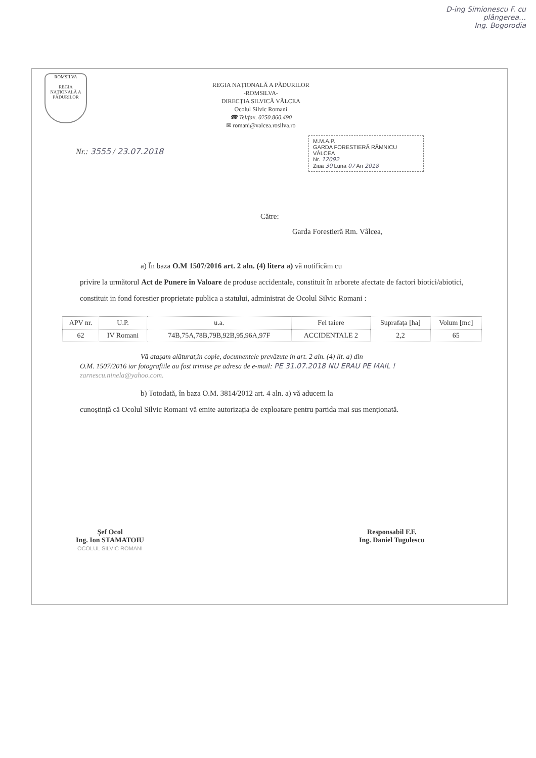D-ing Simionescu F. cu plângerea…
Ing. Bogorodia
ROMSILVA
REGIA NAȚIONALĂ A PĂDURILOR
REGIA NAȚIONALĂ A PĂDURILOR
-ROMSILVA-
DIRECȚIA SILVICĂ VÂLCEA
Ocolul Silvic Romani
☎ Tel/fax. 0250.860.490
✉ romani@valcea.rosilva.ro
Nr.: 3555 / 23.07.2018
M.M.A.P.
GARDA FORESTIERĂ RÂMNICU VÂLCEA
Nr. 12092
Ziua 30 Luna 07 An 2018
Către:
Garda Forestieră Rm. Vâlcea,
a) În baza O.M 1507/2016 art. 2 aln. (4) litera a) vă notificăm cu
privire la următorul Act de Punere în Valoare de produse accidentale, constituit în arborete afectate de factori biotici/abiotici, constituit in fond forestier proprietate publica a statului, administrat de Ocolul Silvic Romani :
| APV nr. | U.P. | u.a. | Fel taiere | Suprafața [ha] | Volum [mc] |
| --- | --- | --- | --- | --- | --- |
| 62 | IV Romani | 74B,75A,78B,79B,92B,95,96A,97F | ACCIDENTALE 2 | 2,2 | 65 |
Vă atașam alăturat,in copie, documentele prevăzute in art. 2 aln. (4) lit. a) din
O.M. 1507/2016 iar fotografiile au fost trimise pe adresa de e-mail: PE 31.07.2018 NU ERAU PE MAIL !
zarnescu.ninela@yahoo.com.
b) Totodată, în baza O.M. 3814/2012 art. 4 aln. a) vă aducem la
cunoștință că Ocolul Silvic Romani vă emite autorizația de exploatare pentru partida mai sus menționată.
Șef Ocol
Ing. Ion STAMATOIU
OCOLUL SILVIC ROMANI
Responsabil F.F.
Ing. Daniel Tugulescu